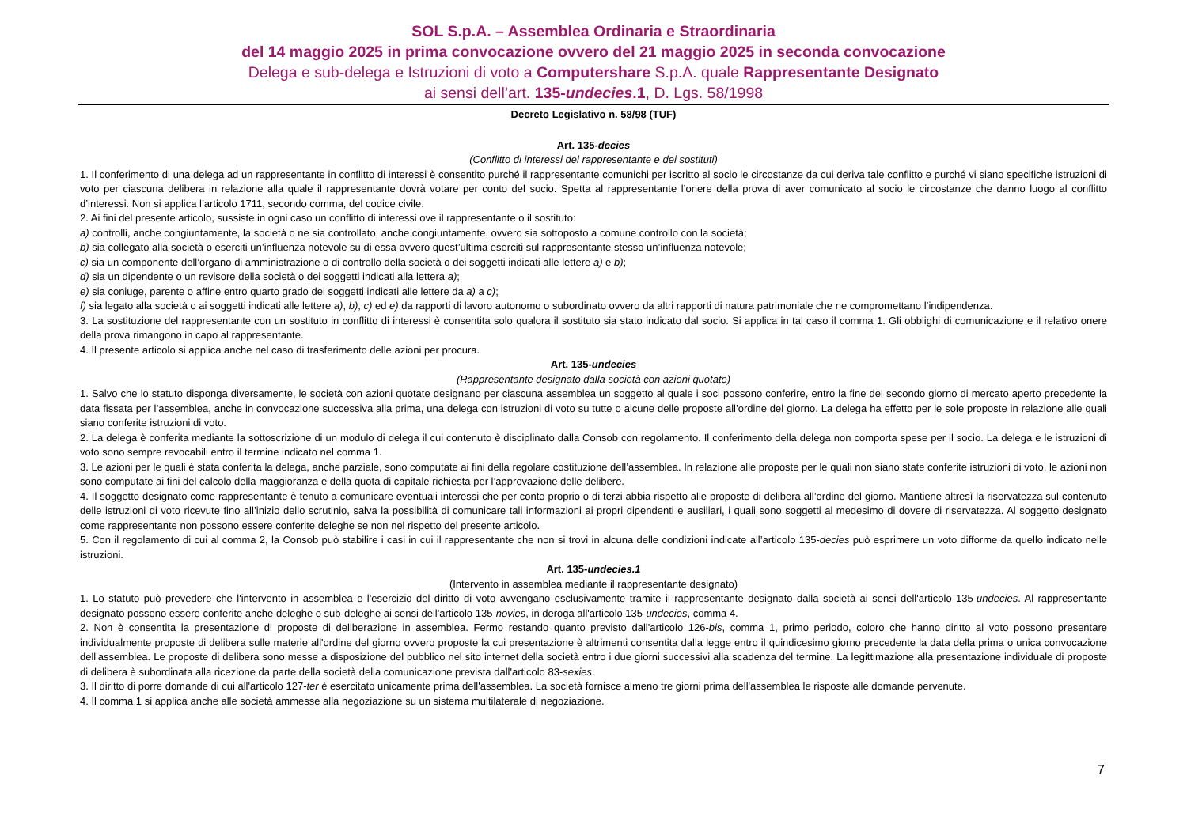SOL S.p.A. – Assemblea Ordinaria e Straordinaria
del 14 maggio 2025 in prima convocazione ovvero del 21 maggio 2025 in seconda convocazione
Delega e sub-delega e Istruzioni di voto a Computershare S.p.A. quale Rappresentante Designato
ai sensi dell’art. 135-undecies.1, D. Lgs. 58/1998
Decreto Legislativo n. 58/98 (TUF)
Art. 135-decies
(Conflitto di interessi del rappresentante e dei sostituti)
1. Il conferimento di una delega ad un rappresentante in conflitto di interessi è consentito purché il rappresentante comunichi per iscritto al socio le circostanze da cui deriva tale conflitto e purché vi siano specifiche istruzioni di voto per ciascuna delibera in relazione alla quale il rappresentante dovrà votare per conto del socio. Spetta al rappresentante l’onere della prova di aver comunicato al socio le circostanze che danno luogo al conflitto d’interessi. Non si applica l’articolo 1711, secondo comma, del codice civile.
2. Ai fini del presente articolo, sussiste in ogni caso un conflitto di interessi ove il rappresentante o il sostituto:
a) controlli, anche congiuntamente, la società o ne sia controllato, anche congiuntamente, ovvero sia sottoposto a comune controllo con la società;
b) sia collegato alla società o eserciti un’influenza notevole su di essa ovvero quest’ultima eserciti sul rappresentante stesso un’influenza notevole;
c) sia un componente dell’organo di amministrazione o di controllo della società o dei soggetti indicati alle lettere a) e b);
d) sia un dipendente o un revisore della società o dei soggetti indicati alla lettera a);
e) sia coniuge, parente o affine entro quarto grado dei soggetti indicati alle lettere da a) a c);
f) sia legato alla società o ai soggetti indicati alle lettere a), b), c) ed e) da rapporti di lavoro autonomo o subordinato ovvero da altri rapporti di natura patrimoniale che ne compromettano l’indipendenza.
3. La sostituzione del rappresentante con un sostituto in conflitto di interessi è consentita solo qualora il sostituto sia stato indicato dal socio. Si applica in tal caso il comma 1. Gli obblighi di comunicazione e il relativo onere della prova rimangono in capo al rappresentante.
4. Il presente articolo si applica anche nel caso di trasferimento delle azioni per procura.
Art. 135-undecies
(Rappresentante designato dalla società con azioni quotate)
1. Salvo che lo statuto disponga diversamente, le società con azioni quotate designano per ciascuna assemblea un soggetto al quale i soci possono conferire, entro la fine del secondo giorno di mercato aperto precedente la data fissata per l’assemblea, anche in convocazione successiva alla prima, una delega con istruzioni di voto su tutte o alcune delle proposte all’ordine del giorno. La delega ha effetto per le sole proposte in relazione alle quali siano conferite istruzioni di voto.
2. La delega è conferita mediante la sottoscrizione di un modulo di delega il cui contenuto è disciplinato dalla Consob con regolamento. Il conferimento della delega non comporta spese per il socio. La delega e le istruzioni di voto sono sempre revocabili entro il termine indicato nel comma 1.
3. Le azioni per le quali è stata conferita la delega, anche parziale, sono computate ai fini della regolare costituzione dell’assemblea. In relazione alle proposte per le quali non siano state conferite istruzioni di voto, le azioni non sono computate ai fini del calcolo della maggioranza e della quota di capitale richiesta per l’approvazione delle delibere.
4. Il soggetto designato come rappresentante è tenuto a comunicare eventuali interessi che per conto proprio o di terzi abbia rispetto alle proposte di delibera all’ordine del giorno. Mantiene altresì la riservatezza sul contenuto delle istruzioni di voto ricevute fino all’inizio dello scrutinio, salva la possibilità di comunicare tali informazioni ai propri dipendenti e ausiliari, i quali sono soggetti al medesimo di dovere di riservatezza. Al soggetto designato come rappresentante non possono essere conferite deleghe se non nel rispetto del presente articolo.
5. Con il regolamento di cui al comma 2, la Consob può stabilire i casi in cui il rappresentante che non si trovi in alcuna delle condizioni indicate all’articolo 135-decies può esprimere un voto difforme da quello indicato nelle istruzioni.
Art. 135-undecies.1
(Intervento in assemblea mediante il rappresentante designato)
1. Lo statuto può prevedere che l'intervento in assemblea e l'esercizio del diritto di voto avvengano esclusivamente tramite il rappresentante designato dalla società ai sensi dell'articolo 135-undecies. Al rappresentante designato possono essere conferite anche deleghe o sub-deleghe ai sensi dell'articolo 135-novies, in deroga all'articolo 135-undecies, comma 4.
2. Non è consentita la presentazione di proposte di deliberazione in assemblea. Fermo restando quanto previsto dall'articolo 126-bis, comma 1, primo periodo, coloro che hanno diritto al voto possono presentare individualmente proposte di delibera sulle materie all'ordine del giorno ovvero proposte la cui presentazione è altrimenti consentita dalla legge entro il quindicesimo giorno precedente la data della prima o unica convocazione dell'assemblea. Le proposte di delibera sono messe a disposizione del pubblico nel sito internet della società entro i due giorni successivi alla scadenza del termine. La legittimazione alla presentazione individuale di proposte di delibera è subordinata alla ricezione da parte della società della comunicazione prevista dall'articolo 83-sexies.
3. Il diritto di porre domande di cui all'articolo 127-ter è esercitato unicamente prima dell'assemblea. La società fornisce almeno tre giorni prima dell'assemblea le risposte alle domande pervenute.
4. Il comma 1 si applica anche alle società ammesse alla negoziazione su un sistema multilaterale di negoziazione.
7